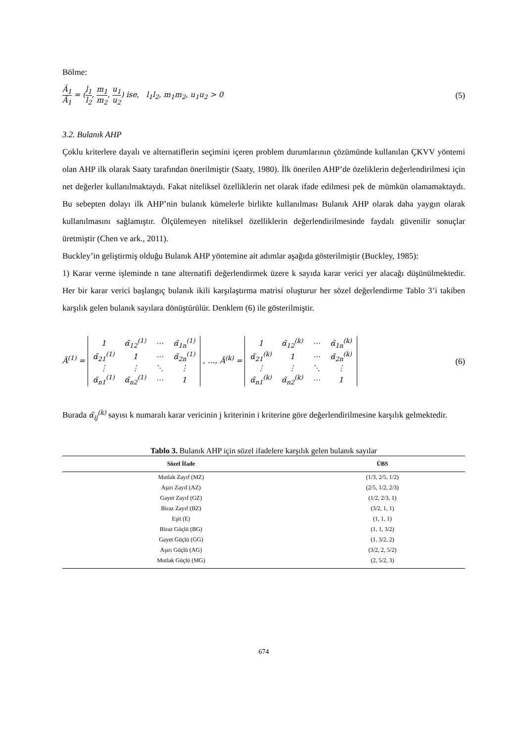Bölme:
Ã<sub>1</sub> Ã<sub>1</sub> = (l<sub>1</sub> l<sub>2</sub>, m<sub>1</sub> m<sub>2</sub>, u<sub>1</sub> u<sub>2</sub>) ise, l<sub>1</sub>l<sub>2</sub>, m<sub>1</sub>m<sub>2</sub>, u<sub>1</sub>u<sub>2</sub> > 0 (5)
3.2. Bulanık AHP
Çoklu kriterlere dayalı ve alternatiflerin seçimini içeren problem durumlarının çözümünde kullanılan ÇKVV yöntemi olan AHP ilk olarak Saaty tarafından önerilmiştir (Saaty, 1980). İlk önerilen AHP’de özeliklerin değerlendirilmesi için net değerler kullanılmaktaydı. Fakat niteliksel özelliklerin net olarak ifade edilmesi pek de mümkün olamamaktaydı. Bu sebepten dolayı ilk AHP’nin bulanık kümelerle birlikte kullanılması Bulanık AHP olarak daha yaygın olarak kullanılmasını sağlamıştır. Ölçülemeyen niteliksel özelliklerin değerlendirilmesinde faydalı güvenilir sonuçlar üretmiştir (Chen ve ark., 2011).
Buckley’in geliştirmiş olduğu Bulanık AHP yöntemine ait adımlar aşağıda gösterilmiştir (Buckley, 1985):
1) Karar verme işleminde n tane alternatifi değerlendirmek üzere k sayıda karar verici yer alacağı düşünülmektedir. Her bir karar verici başlangıç bulanık ikili karşılaştırma matrisi oluşturur her sözel değerlendirme Tablo 3’i takiben karşılık gelen bulanık sayılara dönüştürülür. Denklem (6) ile gösterilmiştir.
Ã<sup>(1)</sup> =
| 1 | α̃<sub>12</sub><sup>(1)</sup> | ⋯ | α̃<sub>1n</sub><sup>(1)</sup> |
| α̃<sub>21</sub><sup>(1)</sup> | 1 | ⋯ | α̃<sub>2n</sub><sup>(1)</sup> |
| ⋮ | ⋮ | ⋱ | ⋮ |
| α̃<sub>n1</sub><sup>(1)</sup> | α̃<sub>n2</sub><sup>(1)</sup> | ⋯ | 1 |
, …, Ã<sup>(k)</sup> =
| 1 | α̃<sub>12</sub><sup>(k)</sup> | ⋯ | α̃<sub>1n</sub><sup>(k)</sup> |
| α̃<sub>21</sub><sup>(k)</sup> | 1 | ⋯ | α̃<sub>2n</sub><sup>(k)</sup> |
| ⋮ | ⋮ | ⋱ | ⋮ |
| α̃<sub>n1</sub><sup>(k)</sup> | α̃<sub>n2</sub><sup>(k)</sup> | ⋯ | 1 |
(6)
Burada α̃<sub>ij</sub><sup>(k)</sup> sayısı k numaralı karar vericinin j kriterinin i kriterine göre değerlendirilmesine karşılık gelmektedir.
Tablo 3. Bulanık AHP için sözel ifadelere karşılık gelen bulanık sayılar
| Sözel İfade | ÜBS |
| --- | --- |
| Mutlak Zayıf (MZ) | (1/3, 2/5, 1/2) |
| Aşırı Zayıf (AZ) | (2/5, 1/2, 2/3) |
| Gayet Zayıf (GZ) | (1/2, 2/3, 1) |
| Biraz Zayıf (BZ) | (3/2, 1, 1) |
| Eşit (E) | (1, 1, 1) |
| Biraz Güçlü (BG) | (1, 1, 3/2) |
| Gayet Güçlü (GG) | (1, 3/2, 2) |
| Aşırı Güçlü (AG) | (3/2, 2, 5/2) |
| Mutlak Güçlü (MG) | (2, 5/2, 3) |
674